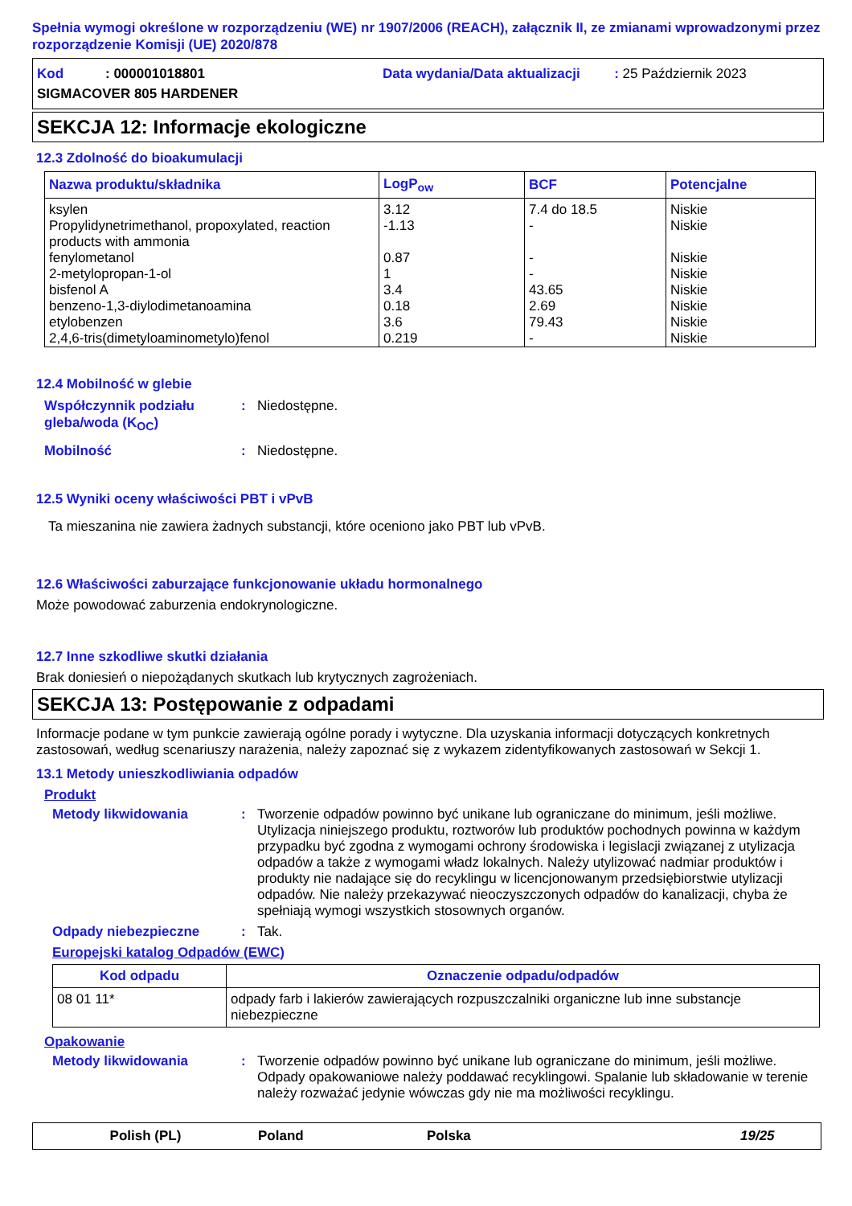Spełnia wymogi określone w rozporządzeniu (WE) nr 1907/2006 (REACH), załącznik II, ze zmianami wprowadzonymi przez rozporządzenie Komisji (UE) 2020/878
Kod : 000001018801
Data wydania/Data aktualizacji : 25 Październik 2023
SIGMACOVER 805 HARDENER
SEKCJA 12: Informacje ekologiczne
12.3 Zdolność do bioakumulacji
| Nazwa produktu/składnika | LogP<sub>ow</sub> | BCF | Potencjalne |
| --- | --- | --- | --- |
| ksylen Propylidynetrimethanol, propoxylated, reaction products with ammonia fenylometanol 2-metylopropan-1-ol bisfenol A benzeno-1,3-diylodimetanoamina etylobenzen 2,4,6-tris(dimetyloaminometylo)fenol | 3.12 -1.13 0.87 1 3.4 0.18 3.6 0.219 | 7.4 do 18.5 - - - 43.65 2.69 79.43 - | Niskie Niskie Niskie Niskie Niskie Niskie Niskie Niskie |
12.4 Mobilność w glebie
Współczynnik podziału gleba/woda (K<sub>OC</sub>): Niedostępne.
Mobilność: Niedostępne.
12.5 Wyniki oceny właściwości PBT i vPvB
Ta mieszanina nie zawiera żadnych substancji, które oceniono jako PBT lub vPvB.
12.6 Właściwości zaburzające funkcjonowanie układu hormonalnego
Może powodować zaburzenia endokrynologiczne.
12.7 Inne szkodliwe skutki działania
Brak doniesień o niepożądanych skutkach lub krytycznych zagrożeniach.
SEKCJA 13: Postępowanie z odpadami
Informacje podane w tym punkcie zawierają ogólne porady i wytyczne. Dla uzyskania informacji dotyczących konkretnych zastosowań, według scenariuszy narażenia, należy zapoznać się z wykazem zidentyfikowanych zastosowań w Sekcji 1.
13.1 Metody unieszkodliwiania odpadów
Produkt
Metody likwidowania: Tworzenie odpadów powinno być unikane lub ograniczane do minimum, jeśli możliwe. Utylizacja niniejszego produktu, roztworów lub produktów pochodnych powinna w każdym przypadku być zgodna z wymogami ochrony środowiska i legislacji związanej z utylizacja odpadów a także z wymogami władz lokalnych. Należy utylizować nadmiar produktów i produkty nie nadające się do recyklingu w licencjonowanym przedsiębiorstwie utylizacji odpadów. Nie należy przekazywać nieoczyszczonych odpadów do kanalizacji, chyba że spełniają wymogi wszystkich stosownych organów.
Odpady niebezpieczne: Tak.
Europejski katalog Odpadów (EWC)
| Kod odpadu | Oznaczenie odpadu/odpadów |
| --- | --- |
| 08 01 11* | odpady farb i lakierów zawierających rozpuszczalniki organiczne lub inne substancje niebezpieczne |
Opakowanie
Metody likwidowania: Tworzenie odpadów powinno być unikane lub ograniczane do minimum, jeśli możliwe. Odpady opakowaniowe należy poddawać recyklingowi. Spalanie lub składowanie w terenie należy rozważać jedynie wówczas gdy nie ma możliwości recyklingu.
Polish (PL) Poland Polska 19/25